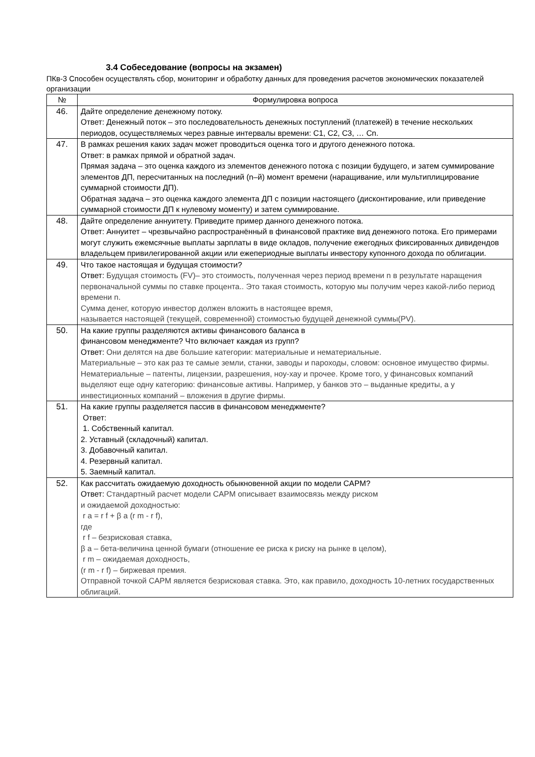3.4 Собеседование (вопросы на экзамен)
ПКв-3 Способен осуществлять сбор, мониторинг и обработку данных для проведения расчетов экономических показателей организации
| № | Формулировка вопроса |
| --- | --- |
| 46. | Дайте определение денежному потоку. Ответ: Денежный поток – это последовательность денежных поступлений (платежей) в течение нескольких периодов, осуществляемых через равные интервалы времени: С1, С2, С3, … Сn. |
| 47. | В рамках решения каких задач может проводиться оценка того и другого денежного потока. Ответ: в рамках прямой и обратной задач. Прямая задача – это оценка каждого из элементов денежного потока с позиции будущего, и затем суммирование элементов ДП, пересчитанных на последний (n–й) момент времени (наращивание, или мультиплицирование суммарной стоимости ДП). Обратная задача – это оценка каждого элемента ДП с позиции настоящего (дисконтирование, или приведение суммарной стоимости ДП к нулевому моменту) и затем суммирование. |
| 48. | Дайте определение аннуитету. Приведите пример данного денежного потока. Ответ: Аннуитет – чрезвычайно распространённый в финансовой практике вид денежного потока. Его примерами могут служить ежемсячные выплаты зарплаты в виде окладов, получение ежегодных фиксированных дивидендов владельцем привилегированной акции или ежепериодные выплаты инвестору купонного дохода по облигации. |
| 49. | Что такое настоящая и будущая стоимости? Ответ: Будущая стоимость (FV)– это стоимость, полученная через период времени n в результате наращения первоначальной суммы по ставке процента.. Это такая стоимость, которую мы получим через какой-либо период времени n. Сумма денег, которую инвестор должен вложить в настоящее время, называется настоящей (текущей, современной) стоимостью будущей денежной суммы(PV). |
| 50. | На какие группы разделяются активы финансового баланса в финансовом менеджменте? Что включает каждая из групп? Ответ: Они делятся на две большие категории: материальные и нематериальные. Материальные – это как раз те самые земли, станки, заводы и пароходы, словом: основное имущество фирмы. Нематериальные – патенты, лицензии, разрешения, ноу-хау и прочее. Кроме того, у финансовых компаний выделяют еще одну категорию: финансовые активы. Например, у банков это – выданные кредиты, а у инвестиционных компаний – вложения в другие фирмы. |
| 51. | На какие группы разделяется пассив в финансовом менеджменте? Ответ: 1. Собственный капитал. 2. Уставный (складочный) капитал. 3. Добавочный капитал. 4. Резервный капитал. 5. Заемный капитал. |
| 52. | Как рассчитать ожидаемую доходность обыкновенной акции по модели CAPM? Ответ: Стандартный расчет модели CAPM описывает взаимосвязь между риском и ожидаемой доходностью: r a = r f + β a (r m - r f), где r f – безрисковая ставка, β a – бета-величина ценной бумаги (отношение ее риска к риску на рынке в целом), r m – ожидаемая доходность, (r m - r f) – биржевая премия. Отправной точкой CAPM является безрисковая ставка. Это, как правило, доходность 10-летних государственных облигаций. |